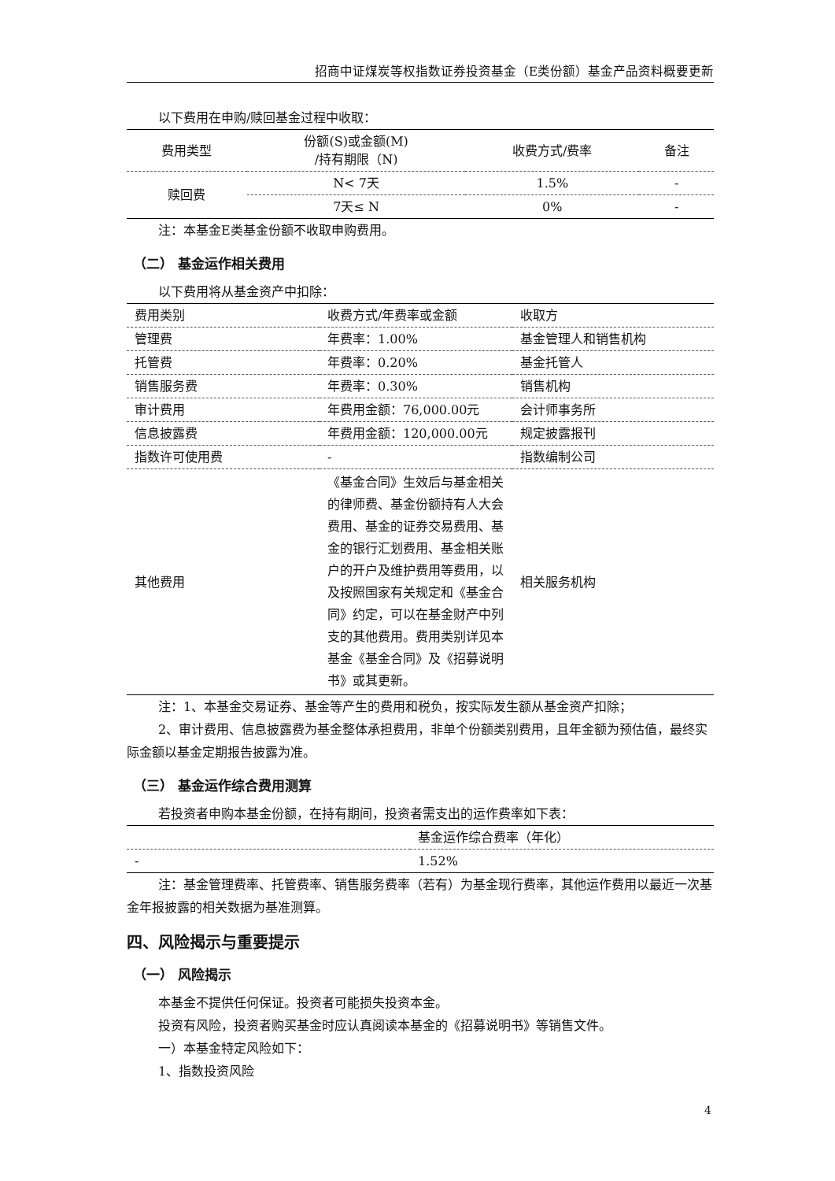招商中证煤炭等权指数证券投资基金（E类份额）基金产品资料概要更新
以下费用在申购/赎回基金过程中收取：
| 费用类型 | 份额(S)或金额(M) /持有期限（N) | 收费方式/费率 | 备注 |
| --- | --- | --- | --- |
| 赎回费 | N< 7天 | 1.5% | - |
| | 7天≤ N | 0% | - |
注：本基金E类基金份额不收取申购费用。
（二） 基金运作相关费用
以下费用将从基金资产中扣除：
| 费用类别 | 收费方式/年费率或金额 | 收取方 |
| 管理费 | 年费率：1.00% | 基金管理人和销售机构 |
| 托管费 | 年费率：0.20% | 基金托管人 |
| 销售服务费 | 年费率：0.30% | 销售机构 |
| 审计费用 | 年费用金额：76,000.00元 | 会计师事务所 |
| 信息披露费 | 年费用金额：120,000.00元 | 规定披露报刊 |
| 指数许可使用费 | - | 指数编制公司 |
| 其他费用 | 《基金合同》生效后与基金相关的律师费、基金份额持有人大会费用、基金的证券交易费用、基金的银行汇划费用、基金相关账户的开户及维护费用等费用，以及按照国家有关规定和《基金合同》约定，可以在基金财产中列支的其他费用。费用类别详见本基金《基金合同》及《招募说明书》或其更新。 | 相关服务机构 |
注：1、本基金交易证券、基金等产生的费用和税负，按实际发生额从基金资产扣除；
2、审计费用、信息披露费为基金整体承担费用，非单个份额类别费用，且年金额为预估值，最终实际金额以基金定期报告披露为准。
（三） 基金运作综合费用测算
若投资者申购本基金份额，在持有期间，投资者需支出的运作费率如下表：
| | 基金运作综合费率（年化） |
| - | 1.52% |
注：基金管理费率、托管费率、销售服务费率（若有）为基金现行费率，其他运作费用以最近一次基金年报披露的相关数据为基准测算。
四、风险揭示与重要提示
（一） 风险揭示
本基金不提供任何保证。投资者可能损失投资本金。
投资有风险，投资者购买基金时应认真阅读本基金的《招募说明书》等销售文件。
一）本基金特定风险如下：
1、指数投资风险
4